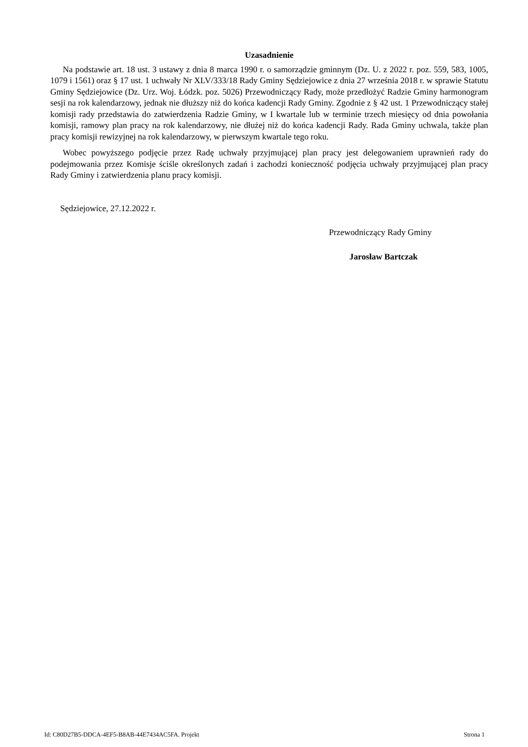Uzasadnienie
Na podstawie art. 18 ust. 3 ustawy z dnia 8 marca 1990 r. o samorządzie gminnym (Dz. U. z 2022 r. poz. 559, 583, 1005, 1079 i 1561) oraz § 17 ust. 1 uchwały Nr XLV/333/18 Rady Gminy Sędziejowice z dnia 27 września 2018 r. w sprawie Statutu Gminy Sędziejowice (Dz. Urz. Woj. Łódzk. poz. 5026) Przewodniczący Rady, może przedłożyć Radzie Gminy harmonogram sesji na rok kalendarzowy, jednak nie dłuższy niż do końca kadencji Rady Gminy. Zgodnie z § 42 ust. 1 Przewodniczący stałej komisji rady przedstawia do zatwierdzenia Radzie Gminy, w I kwartale lub w terminie trzech miesięcy od dnia powołania komisji, ramowy plan pracy na rok kalendarzowy, nie dłużej niż do końca kadencji Rady. Rada Gminy uchwala, także plan pracy komisji rewizyjnej na rok kalendarzowy, w pierwszym kwartale tego roku.
Wobec powyższego podjęcie przez Radę uchwały przyjmującej plan pracy jest delegowaniem uprawnień rady do podejmowania przez Komisje ściśle określonych zadań i zachodzi konieczność podjęcia uchwały przyjmującej plan pracy Rady Gminy i zatwierdzenia planu pracy komisji.
Sędziejowice, 27.12.2022 r.
Przewodniczący Rady Gminy
Jarosław Bartczak
Id: C80D27B5-DDCA-4EF5-B8AB-44E7434AC5FA. Projekt Strona 1